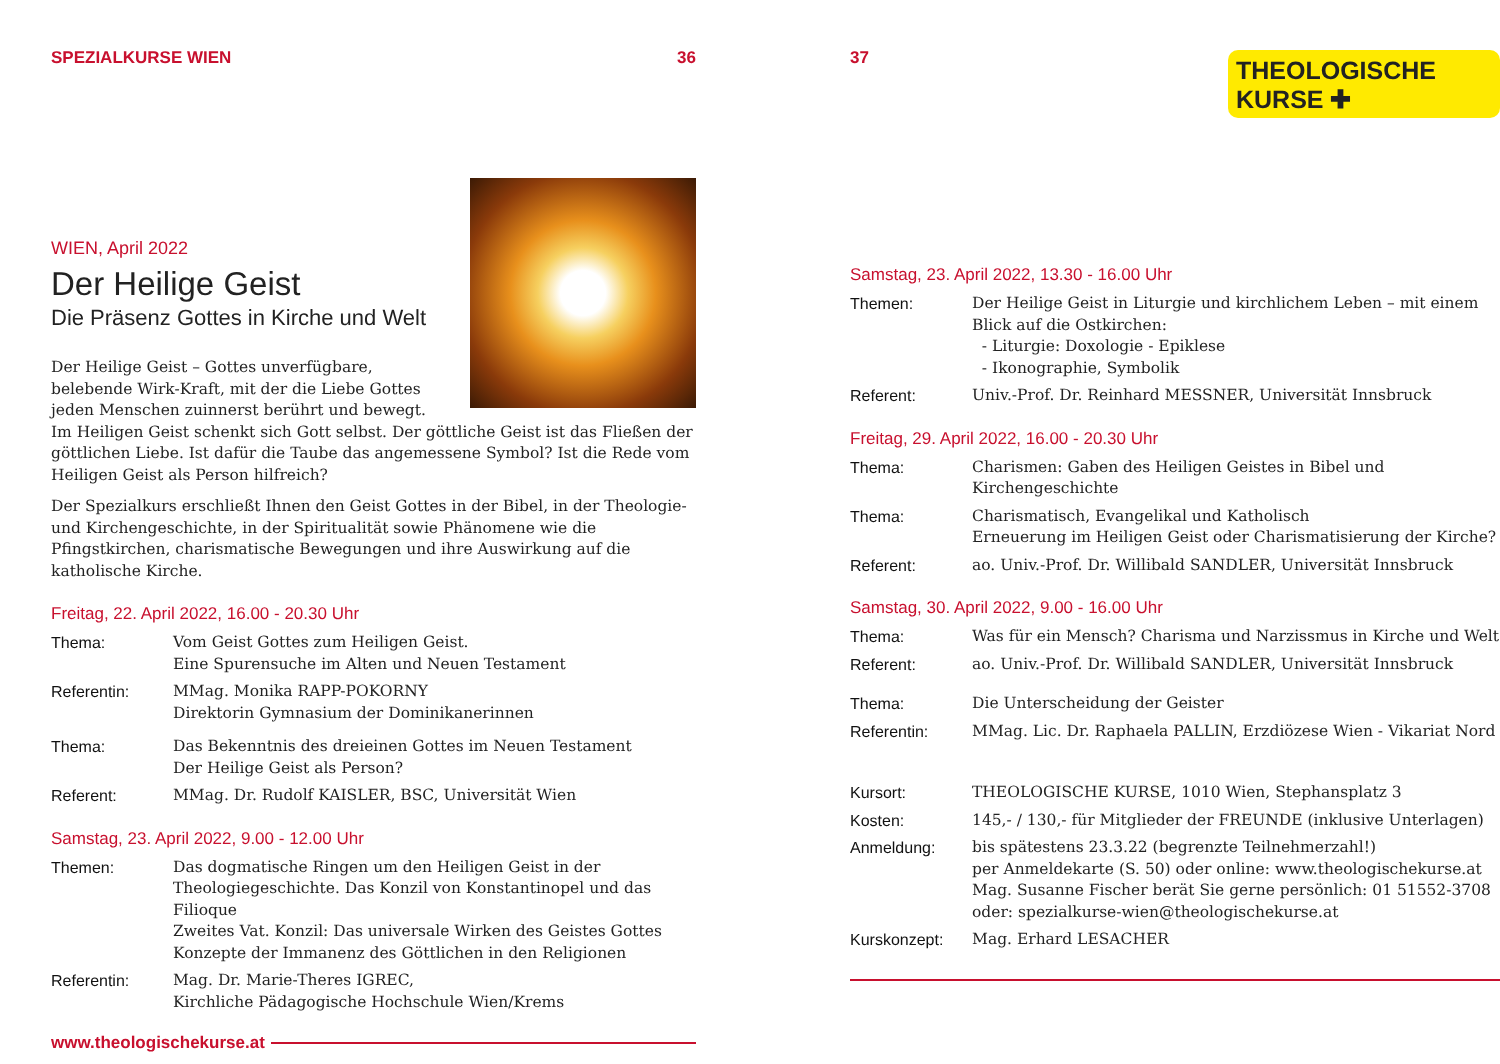SPEZIALKURSE WIEN 36
WIEN, April 2022
Der Heilige Geist
Die Präsenz Gottes in Kirche und Welt
Der Heilige Geist – Gottes unverfügbare, belebende Wirk-Kraft, mit der die Liebe Gottes jeden Menschen zuinnerst berührt und bewegt. Im Heiligen Geist schenkt sich Gott selbst. Der göttliche Geist ist das Fließen der göttlichen Liebe. Ist dafür die Taube das angemessene Symbol? Ist die Rede vom Heiligen Geist als Person hilfreich?
Der Spezialkurs erschließt Ihnen den Geist Gottes in der Bibel, in der Theologie- und Kirchengeschichte, in der Spiritualität sowie Phänomene wie die Pfingstkirchen, charismatische Bewegungen und ihre Auswirkung auf die katholische Kirche.
Freitag, 22. April 2022, 16.00 - 20.30 Uhr
Thema: Vom Geist Gottes zum Heiligen Geist.
Eine Spurensuche im Alten und Neuen Testament
Referentin: MMag. Monika RAPP-POKORNY
Direktorin Gymnasium der Dominikanerinnen
Thema: Das Bekenntnis des dreieinen Gottes im Neuen Testament
Der Heilige Geist als Person?
Referent: MMag. Dr. Rudolf KAISLER, BSC, Universität Wien
Samstag, 23. April 2022, 9.00 - 12.00 Uhr
Themen: Das dogmatische Ringen um den Heiligen Geist in der Theologiegeschichte. Das Konzil von Konstantinopel und das Filioque
Zweites Vat. Konzil: Das universale Wirken des Geistes Gottes
Konzepte der Immanenz des Göttlichen in den Religionen
Referentin: Mag. Dr. Marie-Theres IGREC,
Kirchliche Pädagogische Hochschule Wien/Krems
www.theologischekurse.at
37
THEOLOGISCHE
KURSE ✚
Samstag, 23. April 2022, 13.30 - 16.00 Uhr
Themen: Der Heilige Geist in Liturgie und kirchlichem Leben – mit einem Blick auf die Ostkirchen:
- Liturgie: Doxologie - Epiklese
- Ikonographie, Symbolik
Referent: Univ.-Prof. Dr. Reinhard MESSNER, Universität Innsbruck
Freitag, 29. April 2022, 16.00 - 20.30 Uhr
Thema: Charismen: Gaben des Heiligen Geistes in Bibel und Kirchengeschichte
Thema: Charismatisch, Evangelikal und Katholisch
Erneuerung im Heiligen Geist oder Charismatisierung der Kirche?
Referent: ao. Univ.-Prof. Dr. Willibald SANDLER, Universität Innsbruck
Samstag, 30. April 2022, 9.00 - 16.00 Uhr
Thema: Was für ein Mensch? Charisma und Narzissmus in Kirche und Welt
Referent: ao. Univ.-Prof. Dr. Willibald SANDLER, Universität Innsbruck
Thema: Die Unterscheidung der Geister
Referentin: MMag. Lic. Dr. Raphaela PALLIN, Erzdiözese Wien - Vikariat Nord
Kursort: THEOLOGISCHE KURSE, 1010 Wien, Stephansplatz 3
Kosten: 145,- / 130,- für Mitglieder der FREUNDE (inklusive Unterlagen)
Anmeldung: bis spätestens 23.3.22 (begrenzte Teilnehmerzahl!)
per Anmeldekarte (S. 50) oder online: www.theologischekurse.at
Mag. Susanne Fischer berät Sie gerne persönlich: 01 51552-3708
oder: spezialkurse-wien@theologischekurse.at
Kurskonzept: Mag. Erhard LESACHER